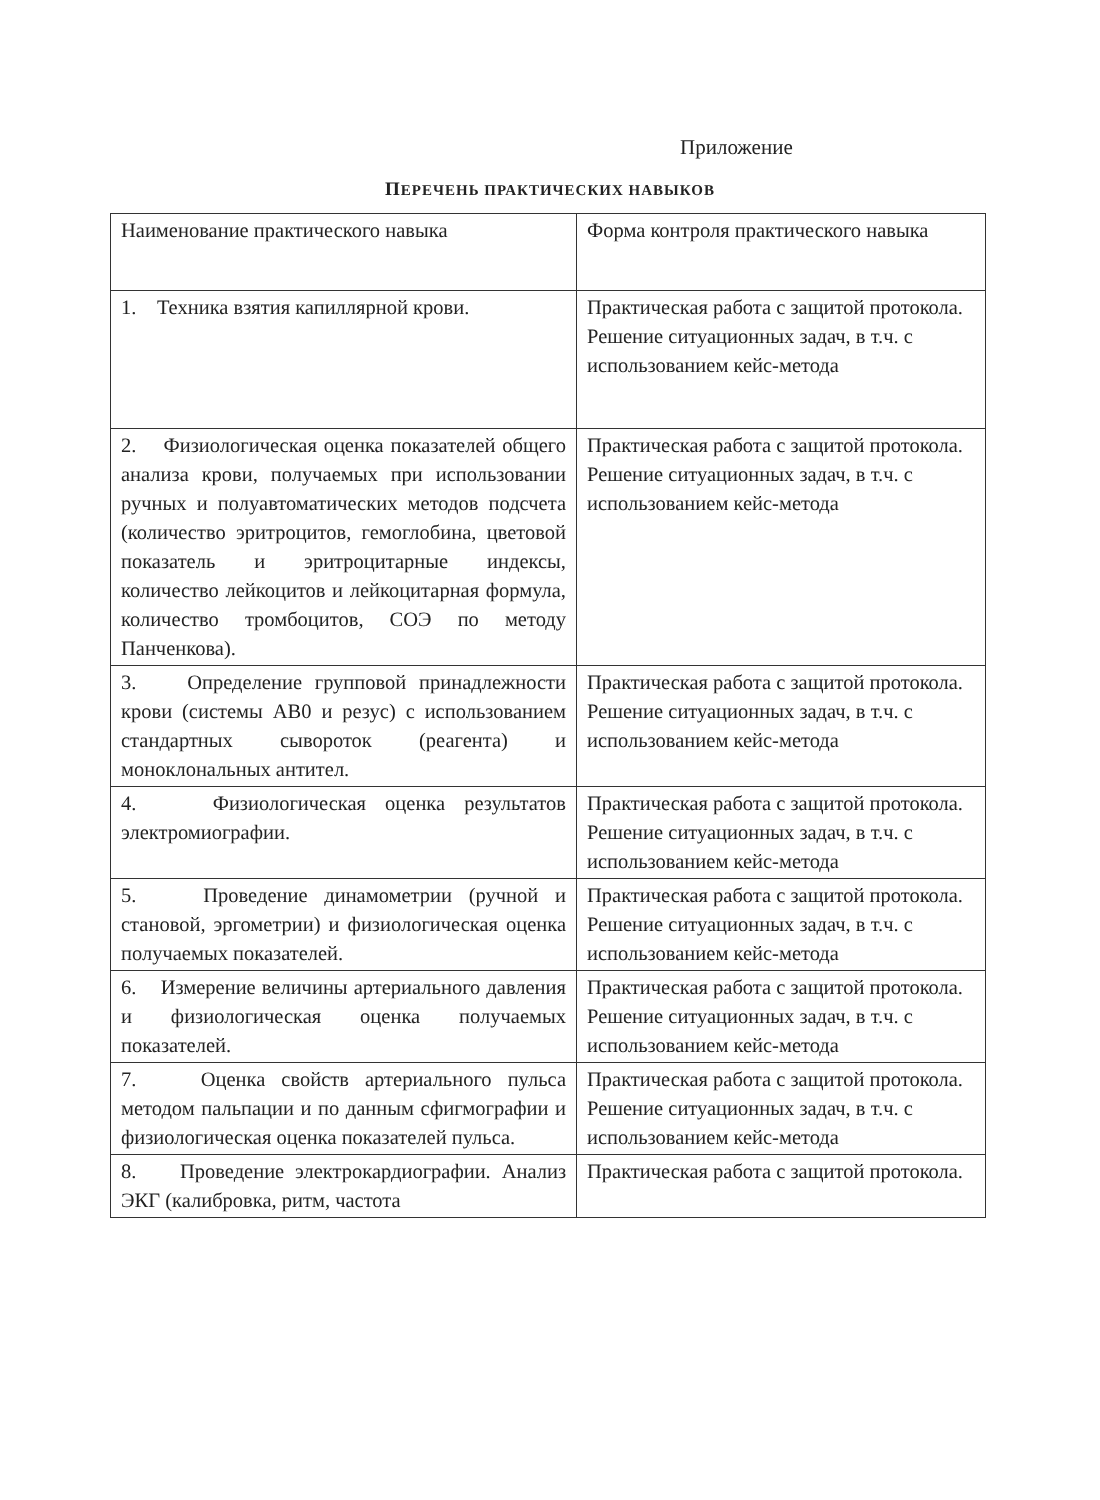Приложение
ПЕРЕЧЕНЬ ПРАКТИЧЕСКИХ НАВЫКОВ
| Наименование практического навыка | Форма контроля практического навыка |
| 1. Техника взятия капиллярной крови. | Практическая работа с защитой протокола. Решение ситуационных задач, в т.ч. с использованием кейс-метода |
| 2. Физиологическая оценка показателей общего анализа крови, получаемых при использовании ручных и полуавтоматических методов подсчета (количество эритроцитов, гемоглобина, цветовой показатель и эритроцитарные индексы, количество лейкоцитов и лейкоцитарная формула, количество тромбоцитов, СОЭ по методу Панченкова). | Практическая работа с защитой протокола. Решение ситуационных задач, в т.ч. с использованием кейс-метода |
| 3. Определение групповой принадлежности крови (системы АВ0 и резус) с использованием стандартных сывороток (реагента) и моноклональных антител. | Практическая работа с защитой протокола. Решение ситуационных задач, в т.ч. с использованием кейс-метода |
| 4. Физиологическая оценка результатов электромиографии. | Практическая работа с защитой протокола. Решение ситуационных задач, в т.ч. с использованием кейс-метода |
| 5. Проведение динамометрии (ручной и становой, эргометрии) и физиологическая оценка получаемых показателей. | Практическая работа с защитой протокола. Решение ситуационных задач, в т.ч. с использованием кейс-метода |
| 6. Измерение величины артериального давления и физиологическая оценка получаемых показателей. | Практическая работа с защитой протокола. Решение ситуационных задач, в т.ч. с использованием кейс-метода |
| 7. Оценка свойств артериального пульса методом пальпации и по данным сфигмографии и физиологическая оценка показателей пульса. | Практическая работа с защитой протокола. Решение ситуационных задач, в т.ч. с использованием кейс-метода |
| 8. Проведение электрокардиографии. Анализ ЭКГ (калибровка, ритм, частота | Практическая работа с защитой протокола. |